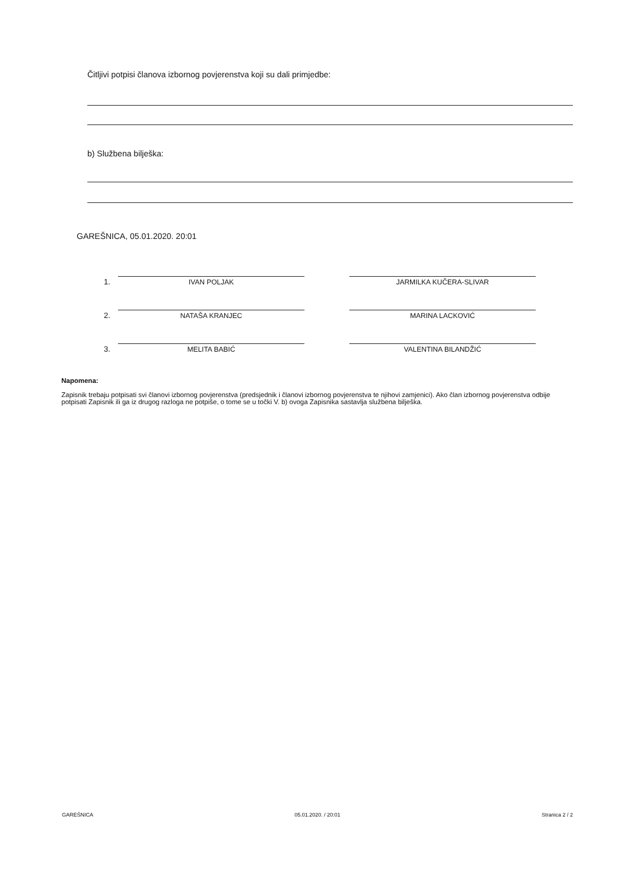Čitljivi potpisi članova izbornog povjerenstva koji su dali primjedbe:
b) Službena bilješka:
GAREŠNICA, 05.01.2020. 20:01
1.
IVAN POLJAK
JARMILKA KUČERA-SLIVAR
2.
NATAŠA KRANJEC
MARINA LACKOVIĆ
3.
MELITA BABIĆ
VALENTINA BILANDŽIĆ
Napomena:
Zapisnik trebaju potpisati svi članovi izbornog povjerenstva (predsjednik i članovi izbornog povjerenstva te njihovi zamjenici). Ako član izbornog povjerenstva odbije potpisati Zapisnik ili ga iz drugog razloga ne potpiše, o tome se u točki V. b) ovoga Zapisnika sastavlja službena bilješka.
GAREŠNICA 05.01.2020. / 20:01 Stranica 2 / 2